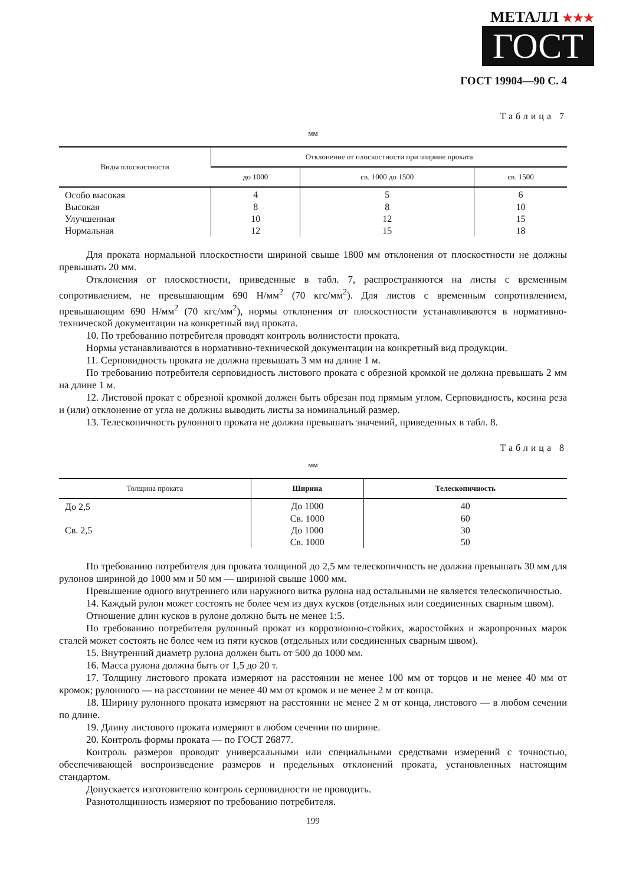МЕТАЛЛ ★★★
ГОСТ
ГОСТ 19904—90 С. 4
Таблица 7
мм
| Виды плоскостности | Отклонение от плоскостности при ширине проката | | |
| --- | --- | --- | --- |
| | до 1000 | св. 1000 до 1500 | св. 1500 |
| Особо высокая | 4 | 5 | 6 |
| Высокая | 8 | 8 | 10 |
| Улучшенная | 10 | 12 | 15 |
| Нормальная | 12 | 15 | 18 |
Для проката нормальной плоскостности шириной свыше 1800 мм отклонения от плоскостности не должны превышать 20 мм.
Отклонения от плоскостности, приведенные в табл. 7, распространяются на листы с временным сопротивлением, не превышающим 690 Н/мм<sup>2</sup> (70 кгс/мм<sup>2</sup>). Для листов с временным сопротивлением, превышающим 690 Н/мм<sup>2</sup> (70 кгс/мм<sup>2</sup>), нормы отклонения от плоскостности устанавливаются в нормативно-технической документации на конкретный вид проката.
10. По требованию потребителя проводят контроль волнистости проката.
Нормы устанавливаются в нормативно-технической документации на конкретный вид продукции.
11. Серповидность проката не должна превышать 3 мм на длине 1 м.
По требованию потребителя серповидность листового проката с обрезной кромкой не должна превышать 2 мм на длине 1 м.
12. Листовой прокат с обрезной кромкой должен быть обрезан под прямым углом. Серповидность, косина реза и (или) отклонение от угла не должны выводить листы за номинальный размер.
13. Телескопичность рулонного проката не должна превышать значений, приведенных в табл. 8.
Таблица 8
мм
| Толщина проката | Ширина | Телескопичность |
| --- | --- | --- |
| До 2,5 | До 1000 | 40 |
| | Св. 1000 | 60 |
| Св. 2,5 | До 1000 | 30 |
| | Св. 1000 | 50 |
По требованию потребителя для проката толщиной до 2,5 мм телескопичность не должна превышать 30 мм для рулонов шириной до 1000 мм и 50 мм — шириной свыше 1000 мм.
Превышение одного внутреннего или наружного витка рулона над остальными не является телескопичностью.
14. Каждый рулон может состоять не более чем из двух кусков (отдельных или соединенных сварным швом).
Отношение длин кусков в рулоне должно быть не менее 1:5.
По требованию потребителя рулонный прокат из коррозионно-стойких, жаростойких и жаропрочных марок сталей может состоять не более чем из пяти кусков (отдельных или соединенных сварным швом).
15. Внутренний диаметр рулона должен быть от 500 до 1000 мм.
16. Масса рулона должна быть от 1,5 до 20 т.
17. Толщину листового проката измеряют на расстоянии не менее 100 мм от торцов и не менее 40 мм от кромок; рулонного — на расстоянии не менее 40 мм от кромок и не менее 2 м от конца.
18. Ширину рулонного проката измеряют на расстоянии не менее 2 м от конца, листового — в любом сечении по длине.
19. Длину листового проката измеряют в любом сечении по ширине.
20. Контроль формы проката — по ГОСТ 26877.
Контроль размеров проводят универсальными или специальными средствами измерений с точностью, обеспечивающей воспроизведение размеров и предельных отклонений проката, установленных настоящим стандартом.
Допускается изготовителю контроль серповидности не проводить.
Разнотолщинность измеряют по требованию потребителя.
199